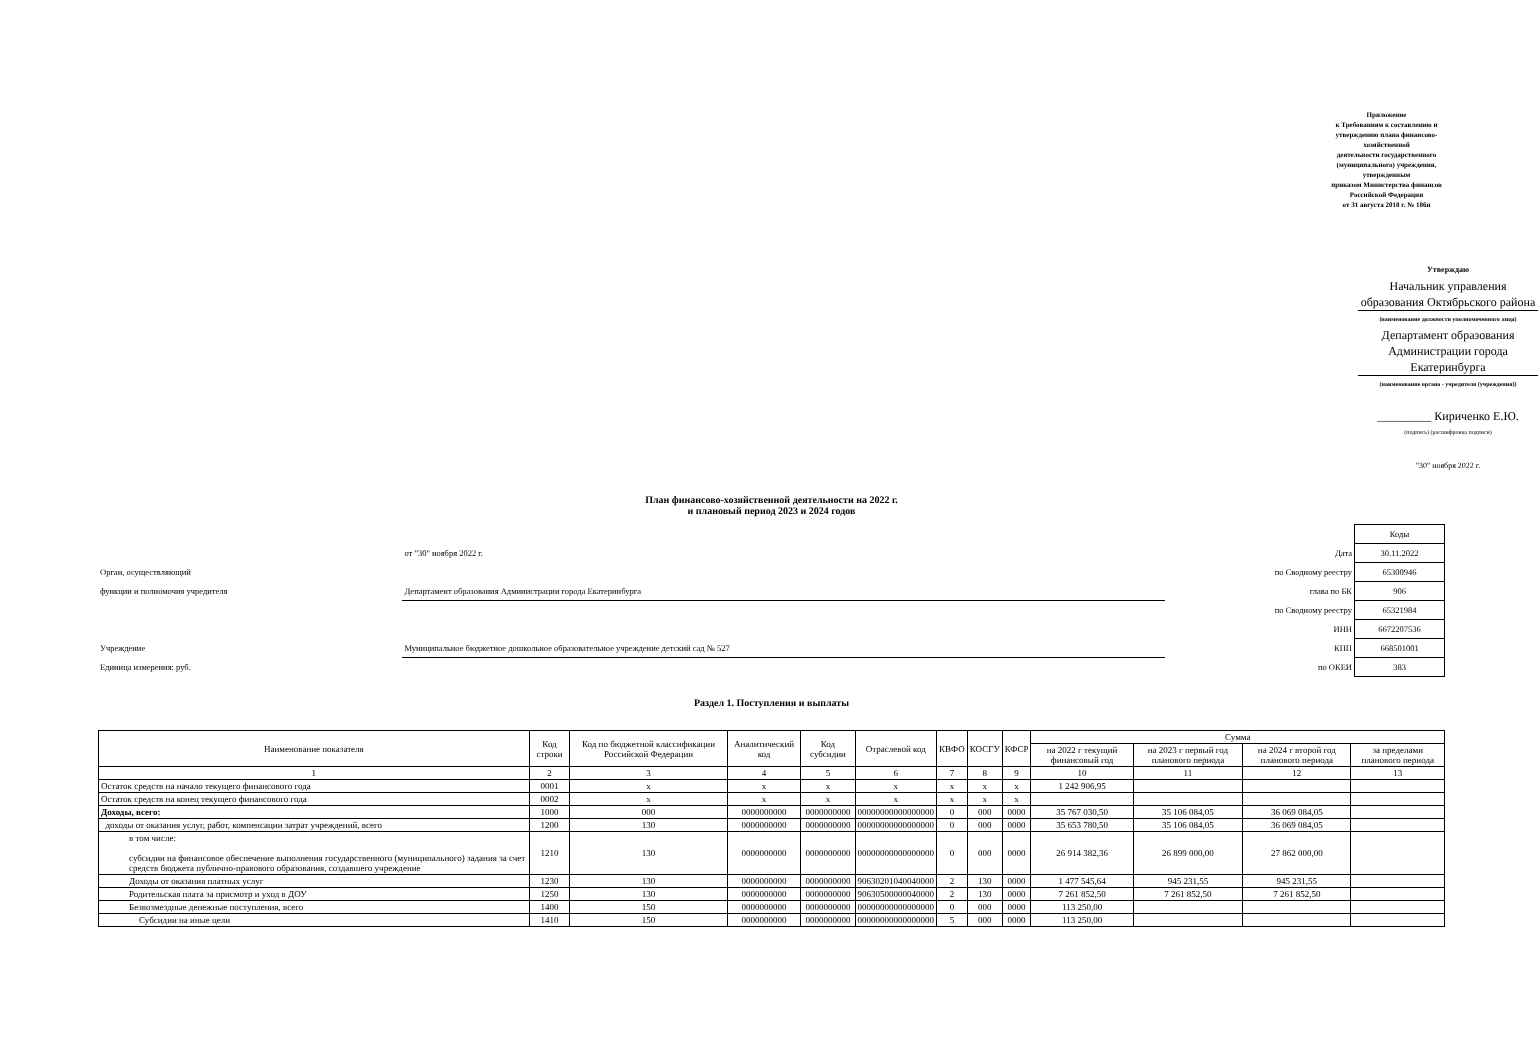Приложение
к Требованиям к составлению и утверждению плана финансово-хозяйственной
деятельности государственного (муниципального) учреждения, утвержденным
приказом Министерства финансов Российской Федерации
от 31 августа 2018 г. № 186н
Утверждаю
Начальник управления образования Октябрьского района
(наименование должности уполномоченного лица)
Департамент образования Администрации города Екатеринбурга
(наименование органа - учредителя (учреждения))
_________ Кириченко Е.Ю.
(подпись) (расшифровка подписи)
"30" ноября 2022 г.
План финансово-хозяйственной деятельности на 2022 г.
и плановый период 2023 и 2024 годов
| | | | Коды |
| | от "30" ноября 2022 г. | Дата | 30.11.2022 |
| Орган, осуществляющий | | по Сводному реестру | 65300946 |
| функции и полномочия учредителя | Департамент образования Администрации города Екатеринбурга | глава по БК | 906 |
| | | по Сводному реестру | 65321984 |
| | | ИНН | 6672207536 |
| Учреждение | Муниципальное бюджетное дошкольное образовательное учреждение детский сад № 527 | КПП | 668501001 |
| Единица измерения: руб. | | по ОКЕИ | 383 |
Раздел 1. Поступления и выплаты
| Наименование показателя | Код строки | Код по бюджетной классификации Российской Федерации | Аналитический код | Код субсидии | Отраслевой код | КВФО | КОСГУ | КФСР | Сумма | | | |
| --- | --- | --- | --- | --- | --- | --- | --- | --- | --- | --- | --- | --- |
| | | | | | | | | | на 2022 г текущий финансовый год | на 2023 г первый год планового периода | на 2024 г второй год планового периода | за пределами планового периода |
| 1 | 2 | 3 | 4 | 5 | 6 | 7 | 8 | 9 | 10 | 11 | 12 | 13 |
| Остаток средств на начало текущего финансового года | 0001 | x | x | x | x | x | x | x | 1 242 906,95 | | | |
| Остаток средств на конец текущего финансового года | 0002 | x | x | x | x | x | x | x | | | | |
| Доходы, всего: | 1000 | 000 | 0000000000 | 0000000000 | 00000000000000000 | 0 | 000 | 0000 | 35 767 030,50 | 35 106 084,05 | 36 069 084,05 | |
| доходы от оказания услуг, работ, компенсации затрат учреждений, всего | 1200 | 130 | 0000000000 | 0000000000 | 00000000000000000 | 0 | 000 | 0000 | 35 653 780,50 | 35 106 084,05 | 36 069 084,05 | |
| в том числе: субсидии на финансовое обеспечение выполнения государственного (муниципального) задания за счет средств бюджета публично-правового образования, создавшего учреждение | 1210 | 130 | 0000000000 | 0000000000 | 00000000000000000 | 0 | 000 | 0000 | 26 914 382,36 | 26 899 000,00 | 27 862 000,00 | |
| Доходы от оказания платных услуг | 1230 | 130 | 0000000000 | 0000000000 | 90630201040040000 | 2 | 130 | 0000 | 1 477 545,64 | 945 231,55 | 945 231,55 | |
| Родительская плата за присмотр и уход в ДОУ | 1250 | 130 | 0000000000 | 0000000000 | 90630500000040000 | 2 | 130 | 0000 | 7 261 852,50 | 7 261 852,50 | 7 261 852,50 | |
| Безвозмездные денежные поступления, всего | 1400 | 150 | 0000000000 | 0000000000 | 00000000000000000 | 0 | 000 | 0000 | 113 250,00 | | | |
| Субсидии на иные цели | 1410 | 150 | 0000000000 | 0000000000 | 00000000000000000 | 5 | 000 | 0000 | 113 250,00 | | | |